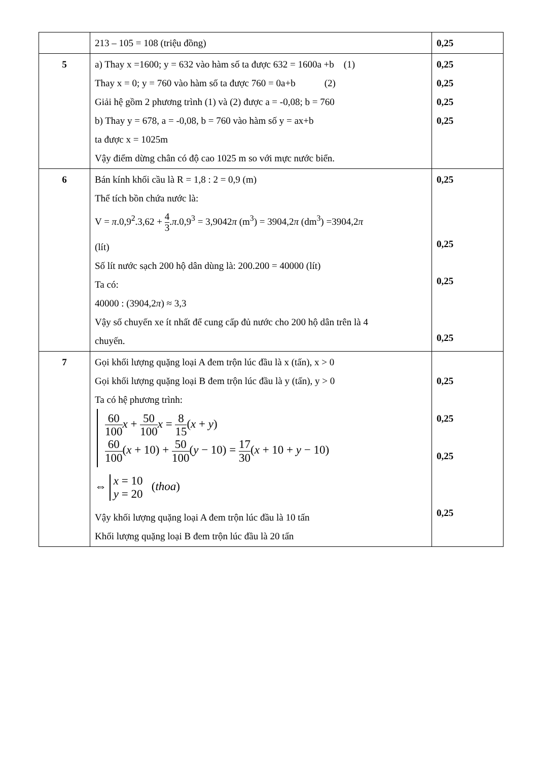| | 213 – 105 = 108 (triệu đồng) | 0,25 |
| 5 | a) Thay x =1600; y = 632 vào hàm số ta được 632 = 1600a +b (1) Thay x = 0; y = 760 vào hàm số ta được 760 = 0a+b (2) Giải hệ gồm 2 phương trình (1) và (2) được a = -0,08; b = 760 b) Thay y = 678, a = -0,08, b = 760 vào hàm số y = ax+b ta được x = 1025m Vậy điểm dừng chân có độ cao 1025 m so với mực nước biển. | 0,25 0,25 0,25 0,25 |
| 6 | Bán kính khối cầu là R = 1,8 : 2 = 0,9 (m) Thể tích bồn chứa nước là: V = π .0,9<sup>2</sup>.3,62 + 4 3 . π .0,9<sup>3</sup> = 3,9042 π (m<sup>3</sup>) = 3904,2 π (dm<sup>3</sup>) =3904,2 π (lít) Số lít nước sạch 200 hộ dân dùng là: 200.200 = 40000 (lít) Ta có: 40000 : (3904,2 π ) ≈ 3,3 Vậy số chuyến xe ít nhất để cung cấp đủ nước cho 200 hộ dân trên là 4 chuyến. | 0,25 0,25 0,25 0,25 |
| 7 | Gọi khối lượng quặng loại A đem trộn lúc đầu là x (tấn), x > 0 Gọi khối lượng quặng loại B đem trộn lúc đầu là y (tấn), y > 0 Ta có hệ phương trình: 60 100 x + 50 100 x = 8 15 ( x + y ) 60 100 ( x + 10) + 50 100 ( y − 10) = 17 30 ( x + 10 + y − 10) ⇔ x = 10 y = 20 ( thoa ) Vậy khối lượng quặng loại A đem trộn lúc đầu là 10 tấn Khối lượng quặng loại B đem trộn lúc đầu là 20 tấn | 0,25 0,25 0,25 0,25 |